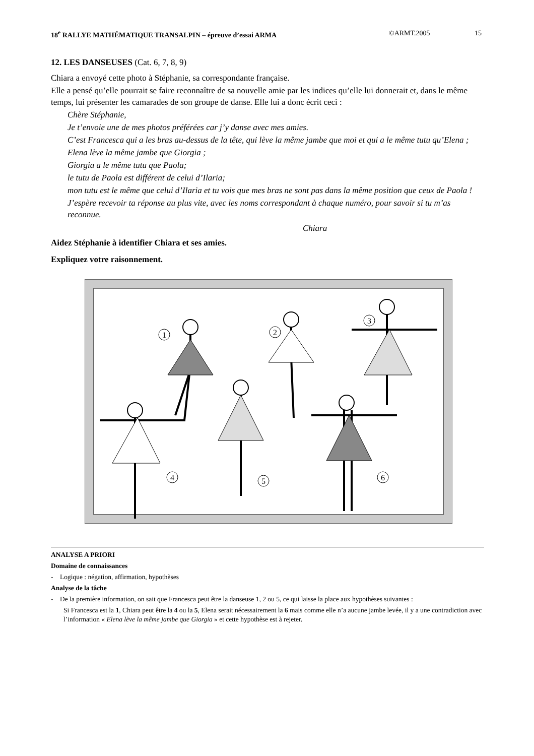18<sup>e</sup> RALLYE MATHÉMATIQUE TRANSALPIN – épreuve d’essai ARMA ©ARMT.2005 15
12. LES DANSEUSES (Cat. 6, 7, 8, 9)
Chiara a envoyé cette photo à Stéphanie, sa correspondante française.
Elle a pensé qu’elle pourrait se faire reconnaître de sa nouvelle amie par les indices qu’elle lui donnerait et, dans le même temps, lui présenter les camarades de son groupe de danse. Elle lui a donc écrit ceci :
Chère Stéphanie,
Je t’envoie une de mes photos préférées car j’y danse avec mes amies.
C’est Francesca qui a les bras au-dessus de la tête, qui lève la même jambe que moi et qui a le même tutu qu’Elena ;
Elena lève la même jambe que Giorgia ;
Giorgia a le même tutu que Paola;
le tutu de Paola est différent de celui d’Ilaria;
mon tutu est le même que celui d’Ilaria et tu vois que mes bras ne sont pas dans la même position que ceux de Paola !
J’espère recevoir ta réponse au plus vite, avec les noms correspondant à chaque numéro, pour savoir si tu m’as reconnue.
Chiara
Aidez Stéphanie à identifier Chiara et ses amies.
Expliquez votre raisonnement.
1
2
3
4
5
6
ANALYSE A PRIORI
Domaine de connaissances
- Logique : négation, affirmation, hypothèses
Analyse de la tâche
- De la première information, on sait que Francesca peut être la danseuse 1, 2 ou 5, ce qui laisse la place aux hypothèses suivantes :
Si Francesca est la 1, Chiara peut être la 4 ou la 5, Elena serait nécessairement la 6 mais comme elle n’a aucune jambe levée, il y a une contradiction avec l’information « Elena lève la même jambe que Giorgia » et cette hypothèse est à rejeter.